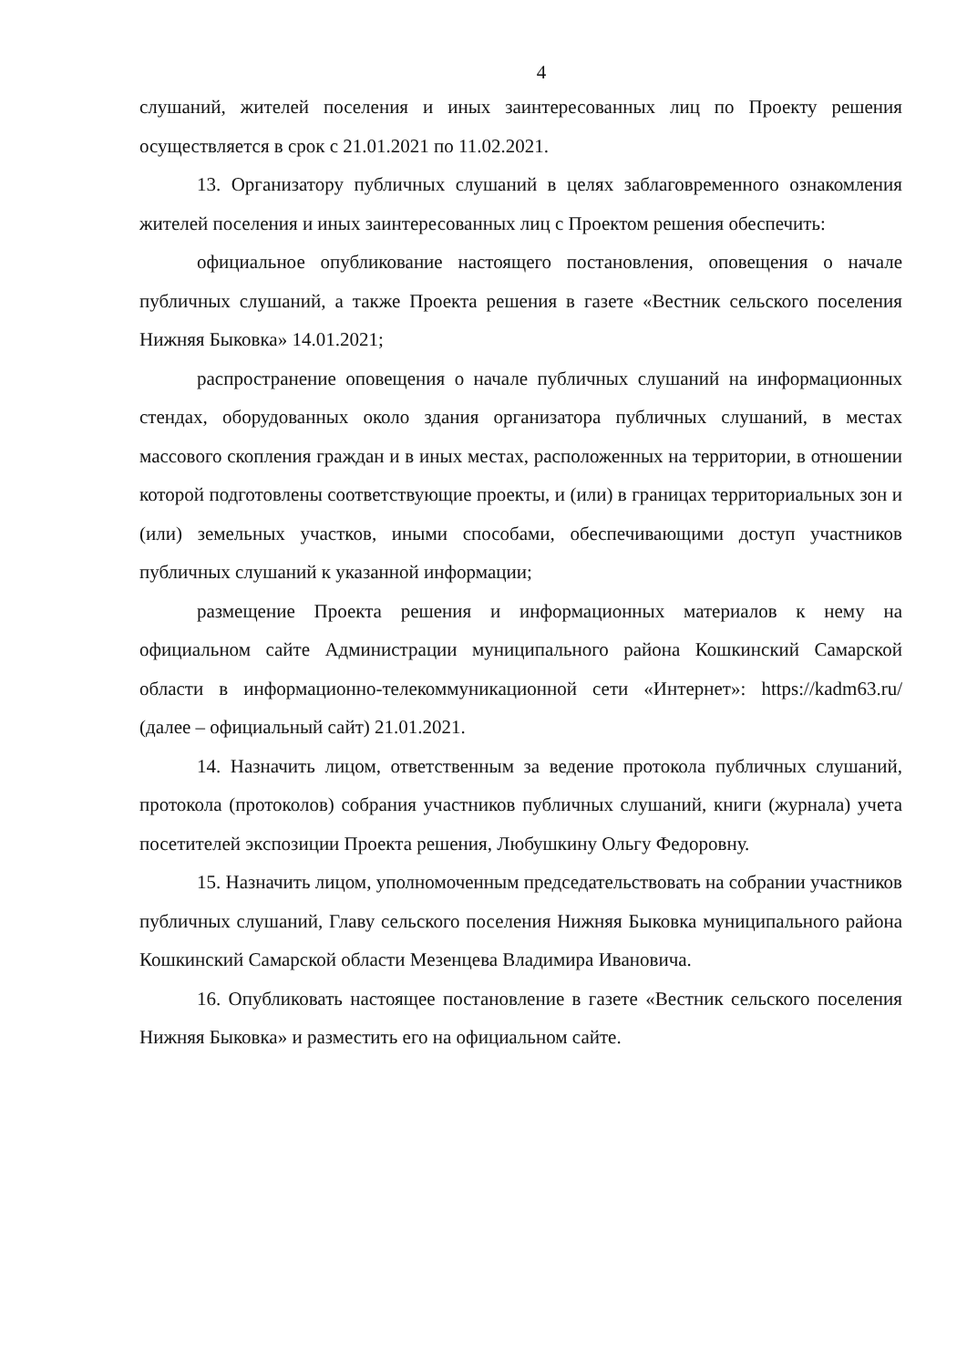4
слушаний, жителей поселения и иных заинтересованных лиц по Проекту решения осуществляется в срок с 21.01.2021 по 11.02.2021.
13. Организатору публичных слушаний в целях заблаговременного ознакомления жителей поселения и иных заинтересованных лиц с Проектом решения обеспечить:
официальное опубликование настоящего постановления, оповещения о начале публичных слушаний, а также Проекта решения в газете «Вестник сельского поселения Нижняя Быковка» 14.01.2021;
распространение оповещения о начале публичных слушаний на информационных стендах, оборудованных около здания организатора публичных слушаний, в местах массового скопления граждан и в иных местах, расположенных на территории, в отношении которой подготовлены соответствующие проекты, и (или) в границах территориальных зон и (или) земельных участков, иными способами, обеспечивающими доступ участников публичных слушаний к указанной информации;
размещение Проекта решения и информационных материалов к нему на официальном сайте Администрации муниципального района Кошкинский Самарской области в информационно-телекоммуникационной сети «Интернет»: https://kadm63.ru/ (далее – официальный сайт) 21.01.2021.
14. Назначить лицом, ответственным за ведение протокола публичных слушаний, протокола (протоколов) собрания участников публичных слушаний, книги (журнала) учета посетителей экспозиции Проекта решения, Любушкину Ольгу Федоровну.
15. Назначить лицом, уполномоченным председательствовать на собрании участников публичных слушаний, Главу сельского поселения Нижняя Быковка муниципального района Кошкинский Самарской области Мезенцева Владимира Ивановича.
16. Опубликовать настоящее постановление в газете «Вестник сельского поселения Нижняя Быковка» и разместить его на официальном сайте.